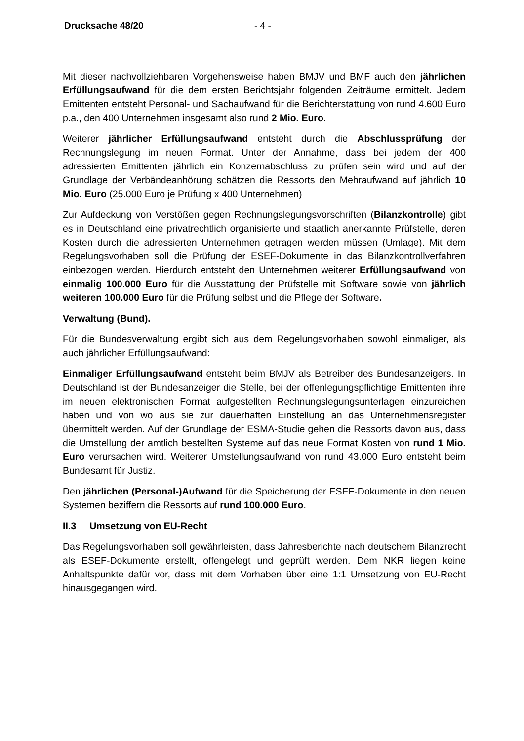Drucksache 48/20 - 4 -
Mit dieser nachvollziehbaren Vorgehensweise haben BMJV und BMF auch den jährlichen Erfüllungsaufwand für die dem ersten Berichtsjahr folgenden Zeiträume ermittelt. Jedem Emittenten entsteht Personal- und Sachaufwand für die Berichterstattung von rund 4.600 Euro p.a., den 400 Unternehmen insgesamt also rund 2 Mio. Euro.
Weiterer jährlicher Erfüllungsaufwand entsteht durch die Abschlussprüfung der Rechnungslegung im neuen Format. Unter der Annahme, dass bei jedem der 400 adressierten Emittenten jährlich ein Konzernabschluss zu prüfen sein wird und auf der Grundlage der Verbändeanhörung schätzen die Ressorts den Mehraufwand auf jährlich 10 Mio. Euro (25.000 Euro je Prüfung x 400 Unternehmen)
Zur Aufdeckung von Verstößen gegen Rechnungslegungsvorschriften (Bilanzkontrolle) gibt es in Deutschland eine privatrechtlich organisierte und staatlich anerkannte Prüfstelle, deren Kosten durch die adressierten Unternehmen getragen werden müssen (Umlage). Mit dem Regelungsvorhaben soll die Prüfung der ESEF-Dokumente in das Bilanzkontrollverfahren einbezogen werden. Hierdurch entsteht den Unternehmen weiterer Erfüllungsaufwand von einmalig 100.000 Euro für die Ausstattung der Prüfstelle mit Software sowie von jährlich weiteren 100.000 Euro für die Prüfung selbst und die Pflege der Software.
Verwaltung (Bund).
Für die Bundesverwaltung ergibt sich aus dem Regelungsvorhaben sowohl einmaliger, als auch jährlicher Erfüllungsaufwand:
Einmaliger Erfüllungsaufwand entsteht beim BMJV als Betreiber des Bundesanzeigers. In Deutschland ist der Bundesanzeiger die Stelle, bei der offenlegungspflichtige Emittenten ihre im neuen elektronischen Format aufgestellten Rechnungslegungsunterlagen einzureichen haben und von wo aus sie zur dauerhaften Einstellung an das Unternehmensregister übermittelt werden. Auf der Grundlage der ESMA-Studie gehen die Ressorts davon aus, dass die Umstellung der amtlich bestellten Systeme auf das neue Format Kosten von rund 1 Mio. Euro verursachen wird. Weiterer Umstellungsaufwand von rund 43.000 Euro entsteht beim Bundesamt für Justiz.
Den jährlichen (Personal-)Aufwand für die Speicherung der ESEF-Dokumente in den neuen Systemen beziffern die Ressorts auf rund 100.000 Euro.
II.3 Umsetzung von EU-Recht
Das Regelungsvorhaben soll gewährleisten, dass Jahresberichte nach deutschem Bilanzrecht als ESEF-Dokumente erstellt, offengelegt und geprüft werden. Dem NKR liegen keine Anhaltspunkte dafür vor, dass mit dem Vorhaben über eine 1:1 Umsetzung von EU-Recht hinausgegangen wird.